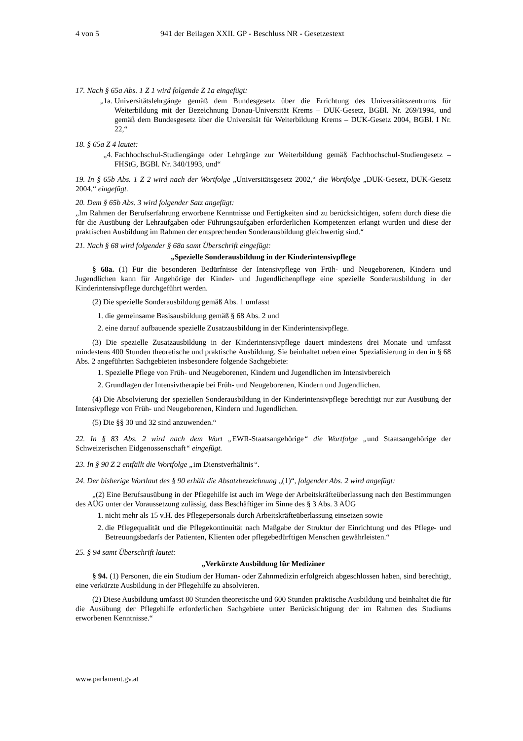4 von 5 941 der Beilagen XXII. GP - Beschluss NR - Gesetzestext
17. Nach § 65a Abs. 1 Z 1 wird folgende Z 1a eingefügt:
„1a. Universitätslehrgänge gemäß dem Bundesgesetz über die Errichtung des Universitätszentrums für Weiterbildung mit der Bezeichnung Donau-Universität Krems – DUK-Gesetz, BGBl. Nr. 269/1994, und gemäß dem Bundesgesetz über die Universität für Weiterbildung Krems – DUK-Gesetz 2004, BGBl. I Nr. 22,“
18. § 65a Z 4 lautet:
„4. Fachhochschul-Studiengänge oder Lehrgänge zur Weiterbildung gemäß Fachhochschul-Studiengesetz – FHStG, BGBl. Nr. 340/1993, und“
19. In § 65b Abs. 1 Z 2 wird nach der Wortfolge „Universitätsgesetz 2002,“ die Wortfolge „DUK-Gesetz, DUK-Gesetz 2004,“ eingefügt.
20. Dem § 65b Abs. 3 wird folgender Satz angefügt:
„Im Rahmen der Berufserfahrung erworbene Kenntnisse und Fertigkeiten sind zu berücksichtigen, sofern durch diese die für die Ausübung der Lehraufgaben oder Führungsaufgaben erforderlichen Kompetenzen erlangt wurden und diese der praktischen Ausbildung im Rahmen der entsprechenden Sonderausbildung gleichwertig sind.“
21. Nach § 68 wird folgender § 68a samt Überschrift eingefügt:
„Spezielle Sonderausbildung in der Kinderintensivpflege
§ 68a. (1) Für die besonderen Bedürfnisse der Intensivpflege von Früh- und Neugeborenen, Kindern und Jugendlichen kann für Angehörige der Kinder- und Jugendlichenpflege eine spezielle Sonderausbildung in der Kinderintensivpflege durchgeführt werden.
(2) Die spezielle Sonderausbildung gemäß Abs. 1 umfasst
1. die gemeinsame Basisausbildung gemäß § 68 Abs. 2 und
2. eine darauf aufbauende spezielle Zusatzausbildung in der Kinderintensivpflege.
(3) Die spezielle Zusatzausbildung in der Kinderintensivpflege dauert mindestens drei Monate und umfasst mindestens 400 Stunden theoretische und praktische Ausbildung. Sie beinhaltet neben einer Spezialisierung in den in § 68 Abs. 2 angeführten Sachgebieten insbesondere folgende Sachgebiete:
1. Spezielle Pflege von Früh- und Neugeborenen, Kindern und Jugendlichen im Intensivbereich
2. Grundlagen der Intensivtherapie bei Früh- und Neugeborenen, Kindern und Jugendlichen.
(4) Die Absolvierung der speziellen Sonderausbildung in der Kinderintensivpflege berechtigt nur zur Ausübung der Intensivpflege von Früh- und Neugeborenen, Kindern und Jugendlichen.
(5) Die §§ 30 und 32 sind anzuwenden.“
22. In § 83 Abs. 2 wird nach dem Wort „EWR-Staatsangehörige“ die Wortfolge „und Staatsangehörige der Schweizerischen Eidgenossenschaft“ eingefügt.
23. In § 90 Z 2 entfällt die Wortfolge „im Dienstverhältnis“.
24. Der bisherige Wortlaut des § 90 erhält die Absatzbezeichnung „(1)“, folgender Abs. 2 wird angefügt:
„(2) Eine Berufsausübung in der Pflegehilfe ist auch im Wege der Arbeitskräfteüberlassung nach den Bestimmungen des AÜG unter der Voraussetzung zulässig, dass Beschäftiger im Sinne des § 3 Abs. 3 AÜG
1. nicht mehr als 15 v.H. des Pflegepersonals durch Arbeitskräfteüberlassung einsetzen sowie
2. die Pflegequalität und die Pflegekontinuität nach Maßgabe der Struktur der Einrichtung und des Pflege- und Betreuungsbedarfs der Patienten, Klienten oder pflegebedürftigen Menschen gewährleisten.“
25. § 94 samt Überschrift lautet:
„Verkürzte Ausbildung für Mediziner
§ 94. (1) Personen, die ein Studium der Human- oder Zahnmedizin erfolgreich abgeschlossen haben, sind berechtigt, eine verkürzte Ausbildung in der Pflegehilfe zu absolvieren.
(2) Diese Ausbildung umfasst 80 Stunden theoretische und 600 Stunden praktische Ausbildung und beinhaltet die für die Ausübung der Pflegehilfe erforderlichen Sachgebiete unter Berücksichtigung der im Rahmen des Studiums erworbenen Kenntnisse.“
www.parlament.gv.at